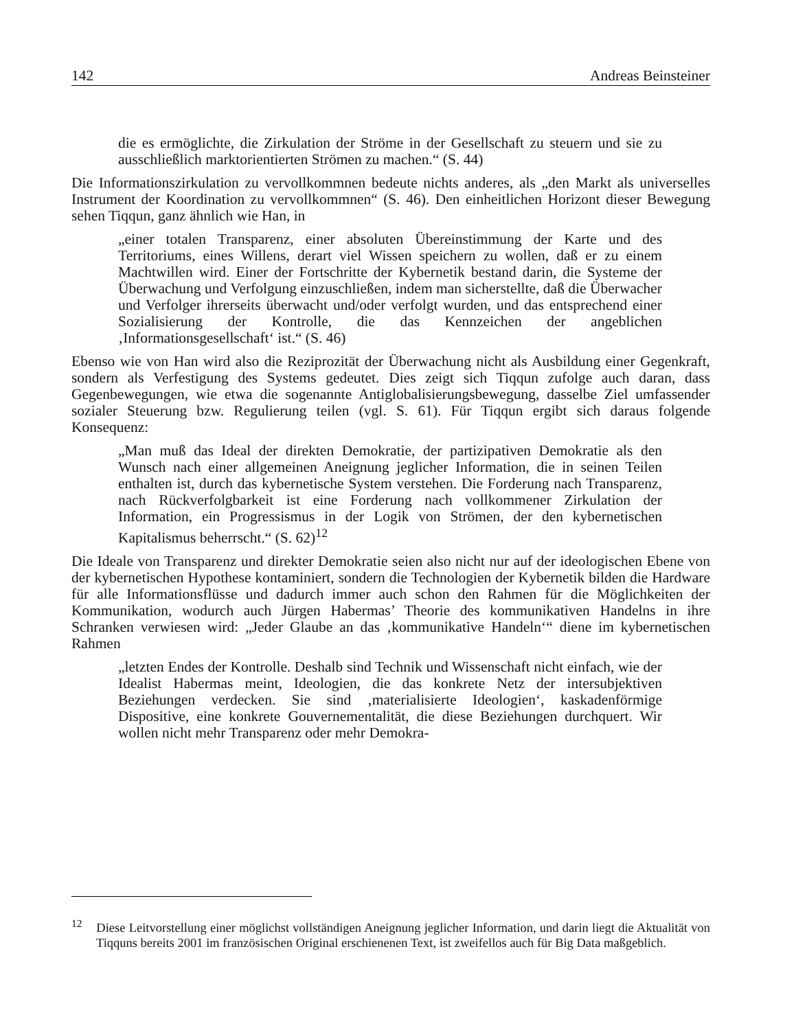142 Andreas Beinsteiner
die es ermöglichte, die Zirkulation der Ströme in der Gesellschaft zu steuern und sie zu ausschließlich marktorientierten Strömen zu machen.“ (S. 44)
Die Informationszirkulation zu vervollkommnen bedeute nichts anderes, als „den Markt als universelles Instrument der Koordination zu vervollkommnen“ (S. 46). Den einheitlichen Horizont dieser Bewegung sehen Tiqqun, ganz ähnlich wie Han, in
„einer totalen Transparenz, einer absoluten Übereinstimmung der Karte und des Territoriums, eines Willens, derart viel Wissen speichern zu wollen, daß er zu einem Machtwillen wird. Einer der Fortschritte der Kybernetik bestand darin, die Systeme der Überwachung und Verfolgung einzuschließen, indem man sicherstellte, daß die Überwacher und Verfolger ihrerseits überwacht und/oder verfolgt wurden, und das entsprechend einer Sozialisierung der Kontrolle, die das Kennzeichen der angeblichen ‚Informationsgesellschaft‘ ist.“ (S. 46)
Ebenso wie von Han wird also die Reziprozität der Überwachung nicht als Ausbildung einer Gegenkraft, sondern als Verfestigung des Systems gedeutet. Dies zeigt sich Tiqqun zufolge auch daran, dass Gegenbewegungen, wie etwa die sogenannte Antiglobalisierungsbewegung, dasselbe Ziel umfassender sozialer Steuerung bzw. Regulierung teilen (vgl. S. 61). Für Tiqqun ergibt sich daraus folgende Konsequenz:
„Man muß das Ideal der direkten Demokratie, der partizipativen Demokratie als den Wunsch nach einer allgemeinen Aneignung jeglicher Information, die in seinen Teilen enthalten ist, durch das kybernetische System verstehen. Die Forderung nach Transparenz, nach Rückverfolgbarkeit ist eine Forderung nach vollkommener Zirkulation der Information, ein Progressismus in der Logik von Strömen, der den kybernetischen Kapitalismus beherrscht.“ (S. 62)<sup>12</sup>
Die Ideale von Transparenz und direkter Demokratie seien also nicht nur auf der ideologischen Ebene von der kybernetischen Hypothese kontaminiert, sondern die Technologien der Kybernetik bilden die Hardware für alle Informationsflüsse und dadurch immer auch schon den Rahmen für die Möglichkeiten der Kommunikation, wodurch auch Jürgen Habermas’ Theorie des kommunikativen Handelns in ihre Schranken verwiesen wird: „Jeder Glaube an das ‚kommunikative Handeln‘“ diene im kybernetischen Rahmen
„letzten Endes der Kontrolle. Deshalb sind Technik und Wissenschaft nicht einfach, wie der Idealist Habermas meint, Ideologien, die das konkrete Netz der intersubjektiven Beziehungen verdecken. Sie sind ‚materialisierte Ideologien‘, kaskadenförmige Dispositive, eine konkrete Gouvernementalität, die diese Beziehungen durchquert. Wir wollen nicht mehr Transparenz oder mehr Demokra-
<sup>12</sup> Diese Leitvorstellung einer möglichst vollständigen Aneignung jeglicher Information, und darin liegt die Aktualität von Tiqquns bereits 2001 im französischen Original erschienenen Text, ist zweifellos auch für Big Data maßgeblich.